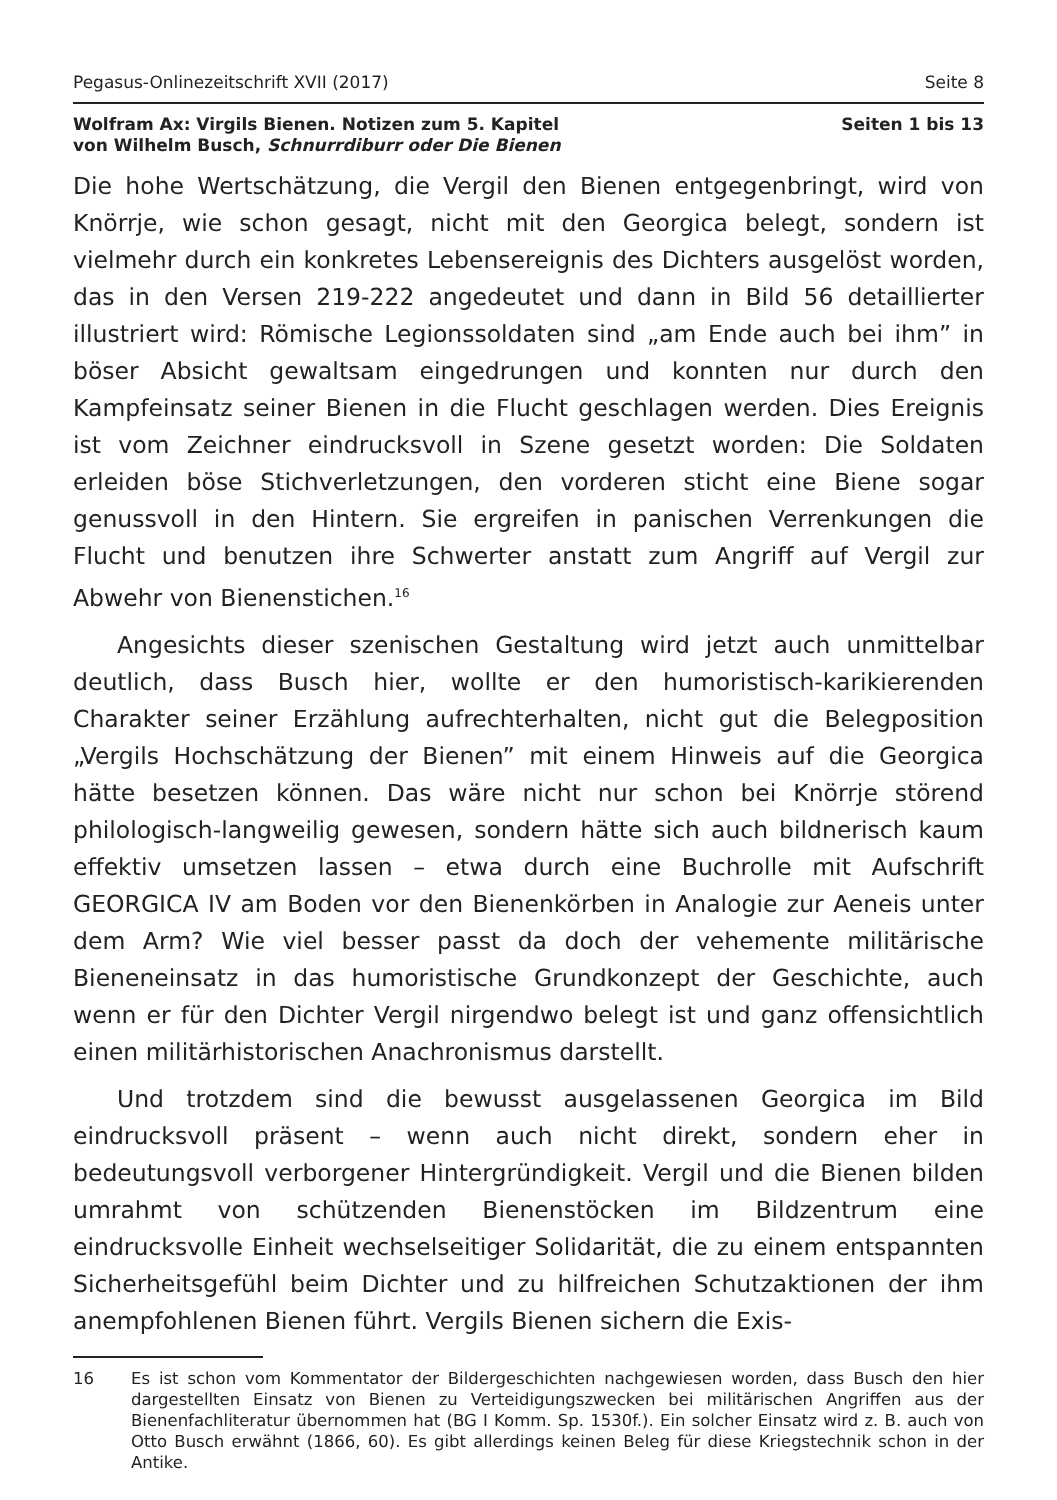Pegasus-Onlinezeitschrift XVII (2017) Seite 8
Wolfram Ax: Virgils Bienen. Notizen zum 5. Kapitel
von Wilhelm Busch, Schnurrdiburr oder Die Bienen
Seiten 1 bis 13
Die hohe Wertschätzung, die Vergil den Bienen entgegenbringt, wird von Knörrje, wie schon gesagt, nicht mit den Georgica belegt, sondern ist vielmehr durch ein konkretes Lebensereignis des Dichters ausgelöst worden, das in den Versen 219-222 angedeutet und dann in Bild 56 detaillierter illustriert wird: Römische Legionssoldaten sind „am Ende auch bei ihm” in böser Absicht gewaltsam eingedrungen und konnten nur durch den Kampfeinsatz seiner Bienen in die Flucht geschlagen werden. Dies Ereignis ist vom Zeichner eindrucksvoll in Szene gesetzt worden: Die Soldaten erleiden böse Stichverletzungen, den vorderen sticht eine Biene sogar genussvoll in den Hintern. Sie ergreifen in panischen Verrenkungen die Flucht und benutzen ihre Schwerter anstatt zum Angriff auf Vergil zur Abwehr von Bienenstichen.<sup>16</sup>
Angesichts dieser szenischen Gestaltung wird jetzt auch unmittelbar deutlich, dass Busch hier, wollte er den humoristisch-karikierenden Charakter seiner Erzählung aufrechterhalten, nicht gut die Belegposition „Vergils Hochschätzung der Bienen” mit einem Hinweis auf die Georgica hätte besetzen können. Das wäre nicht nur schon bei Knörrje störend philologisch-langweilig gewesen, sondern hätte sich auch bildnerisch kaum effektiv umsetzen lassen – etwa durch eine Buchrolle mit Aufschrift GEORGICA IV am Boden vor den Bienenkörben in Analogie zur Aeneis unter dem Arm? Wie viel besser passt da doch der vehemente militärische Bieneneinsatz in das humoristische Grundkonzept der Geschichte, auch wenn er für den Dichter Vergil nirgendwo belegt ist und ganz offensichtlich einen militärhistorischen Anachronismus darstellt.
Und trotzdem sind die bewusst ausgelassenen Georgica im Bild eindrucksvoll präsent – wenn auch nicht direkt, sondern eher in bedeutungsvoll verborgener Hintergründigkeit. Vergil und die Bienen bilden umrahmt von schützenden Bienenstöcken im Bildzentrum eine eindrucksvolle Einheit wechselseitiger Solidarität, die zu einem entspannten Sicherheitsgefühl beim Dichter und zu hilfreichen Schutzaktionen der ihm anempfohlenen Bienen führt. Vergils Bienen sichern die Exis-
16 Es ist schon vom Kommentator der Bildergeschichten nachgewiesen worden, dass Busch den hier dargestellten Einsatz von Bienen zu Verteidigungszwecken bei militärischen Angriffen aus der Bienenfachliteratur übernommen hat (BG I Komm. Sp. 1530f.). Ein solcher Einsatz wird z. B. auch von Otto Busch erwähnt (1866, 60). Es gibt allerdings keinen Beleg für diese Kriegstechnik schon in der Antike.